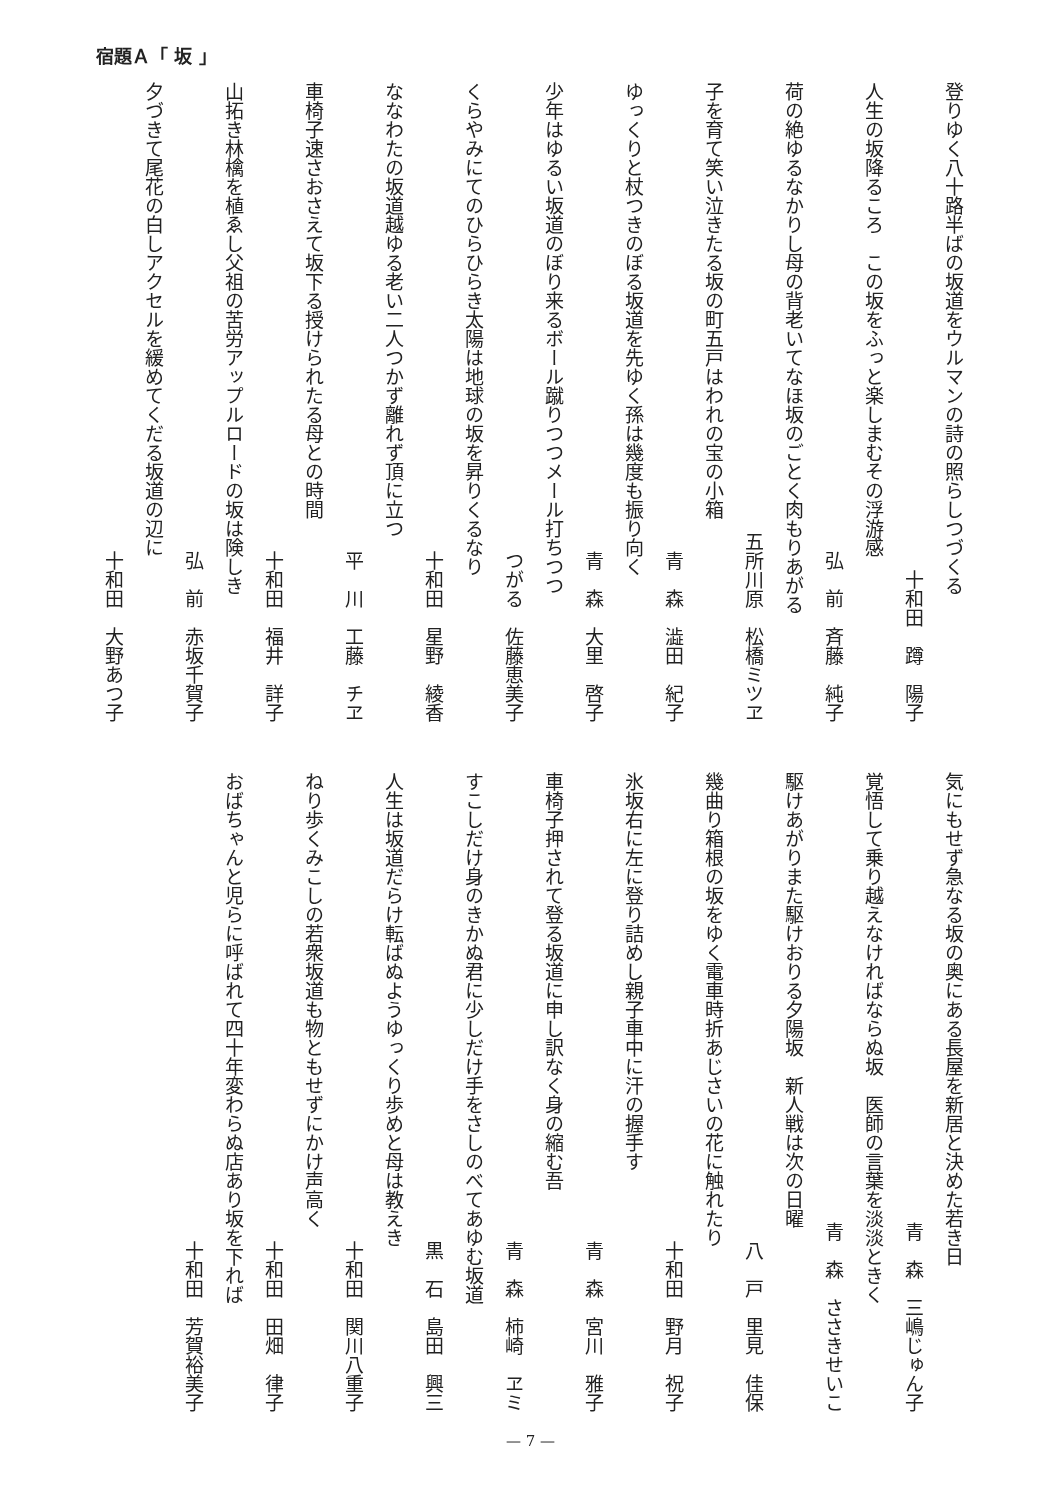宿題Ａ「 坂 」
登りゆく八十路半ばの坂道をウルマンの詩の照らしつづくる
十和田　蹲　陽子
人生の坂降るころ　この坂をふっと楽しまむその浮游感
弘　前　斉藤　純子
荷の絶ゆるなかりし母の背老いてなほ坂のごとく肉もりあがる
五所川原　松橋ミツヱ
子を育て笑い泣きたる坂の町五戸はわれの宝の小箱
青　森　澁田　紀子
ゆっくりと杖つきのぼる坂道を先ゆく孫は幾度も振り向く
青　森　大里　啓子
少年はゆるい坂道のぼり来るボール蹴りつつメール打ちつつ
つがる　佐藤恵美子
くらやみにてのひらひらき太陽は地球の坂を昇りくるなり
十和田　星野　綾香
ななわたの坂道越ゆる老い二人つかず離れず頂に立つ
平　川　工藤　チヱ
車椅子速さおさえて坂下る授けられたる母との時間
十和田　福井　詳子
山拓き林檎を植ゑし父祖の苦労アップルロードの坂は険しき
弘　前　赤坂千賀子
夕づきて尾花の白しアクセルを緩めてくだる坂道の辺に
十和田　大野あつ子
気にもせず急なる坂の奥にある長屋を新居と決めた若き日
青　森　三嶋じゅん子
覚悟して乗り越えなければならぬ坂　医師の言葉を淡淡ときく
青　森　ささきせいこ
駆けあがりまた駆けおりる夕陽坂　新人戦は次の日曜
八　戸　里見　佳保
幾曲り箱根の坂をゆく電車時折あじさいの花に触れたり
十和田　野月　祝子
氷坂右に左に登り詰めし親子車中に汗の握手す
青　森　宮川　雅子
車椅子押されて登る坂道に申し訳なく身の縮む吾
青　森　柿崎　ヱミ
すこしだけ身のきかぬ君に少しだけ手をさしのべてあゆむ坂道
黒　石　島田　興三
人生は坂道だらけ転ばぬようゆっくり歩めと母は教えき
十和田　関川八重子
ねり歩くみこしの若衆坂道も物ともせずにかけ声高く
十和田　田畑　律子
おばちゃんと児らに呼ばれて四十年変わらぬ店あり坂を下れば
十和田　芳賀裕美子
— 7 —